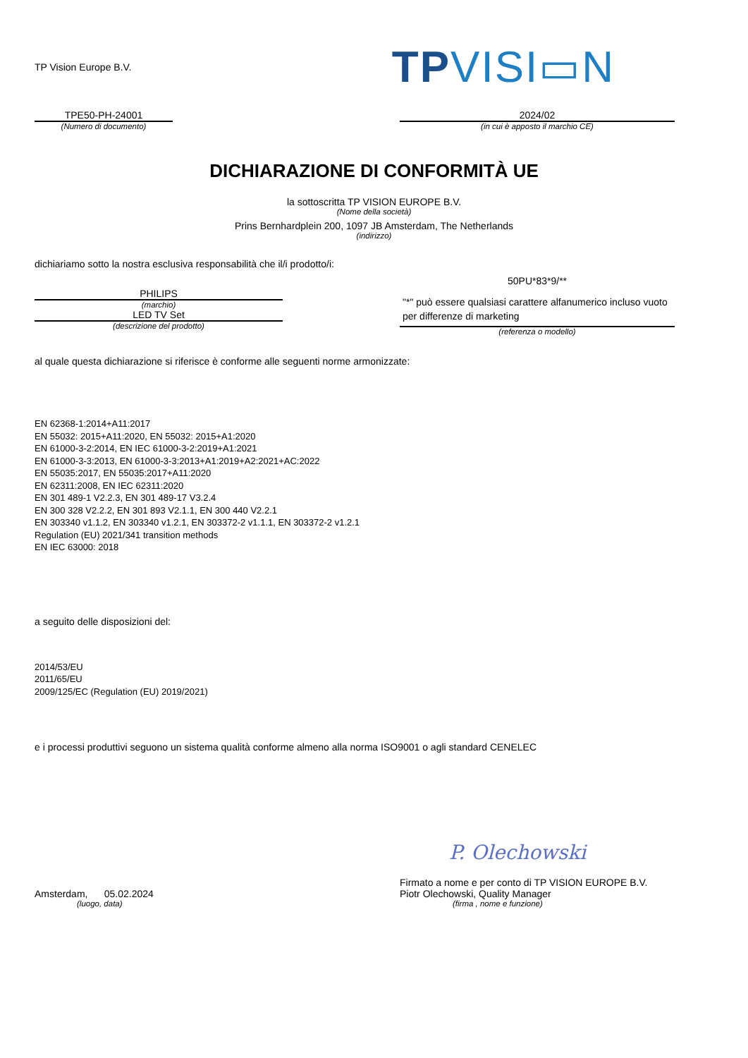TP Vision Europe B.V.
TPVISI▭N
TPE50-PH-24001
(Numero di documento)
2024/02
(in cui è apposto il marchio CE)
DICHIARAZIONE DI CONFORMITÀ UE
la sottoscritta TP VISION EUROPE B.V.
(Nome della società)
Prins Bernhardplein 200, 1097 JB Amsterdam, The Netherlands
(indirizzo)
dichiariamo sotto la nostra esclusiva responsabilità che il/i prodotto/i:
PHILIPS
(marchio)
LED TV Set
(descrizione del prodotto)
50PU*83*9/**
"*" può essere qualsiasi carattere alfanumerico incluso vuoto per differenze di marketing
(referenza o modello)
al quale questa dichiarazione si riferisce è conforme alle seguenti norme armonizzate:
EN 62368-1:2014+A11:2017
EN 55032: 2015+A11:2020, EN 55032: 2015+A1:2020
EN 61000-3-2:2014, EN IEC 61000-3-2:2019+A1:2021
EN 61000-3-3:2013, EN 61000-3-3:2013+A1:2019+A2:2021+AC:2022
EN 55035:2017, EN 55035:2017+A11:2020
EN 62311:2008, EN IEC 62311:2020
EN 301 489-1 V2.2.3, EN 301 489-17 V3.2.4
EN 300 328 V2.2.2, EN 301 893 V2.1.1, EN 300 440 V2.2.1
EN 303340 v1.1.2, EN 303340 v1.2.1, EN 303372-2 v1.1.1, EN 303372-2 v1.2.1
Regulation (EU) 2021/341 transition methods
EN IEC 63000: 2018
a seguito delle disposizioni del:
2014/53/EU
2011/65/EU
2009/125/EC (Regulation (EU) 2019/2021)
e i processi produttivi seguono un sistema qualità conforme almeno alla norma ISO9001 o agli standard CENELEC
Amsterdam, 05.02.2024
(luogo, data)
P. Olechowski
Firmato a nome e per conto di TP VISION EUROPE B.V.
Piotr Olechowski, Quality Manager
(firma , nome e funzione)